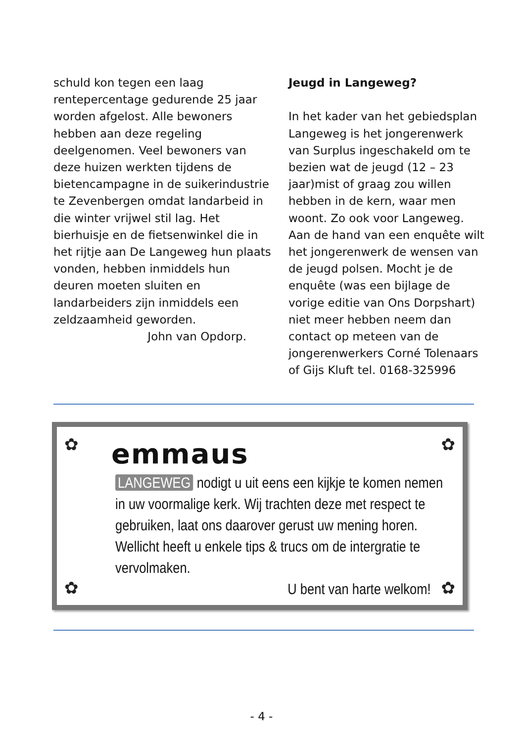schuld kon tegen een laag rentepercentage gedurende 25 jaar worden afgelost. Alle bewoners hebben aan deze regeling deelgenomen. Veel bewoners van deze huizen werkten tijdens de bietencampagne in de suikerindustrie te Zevenbergen omdat landarbeid in die winter vrijwel stil lag. Het bierhuisje en de fietsenwinkel die in het rijtje aan De Langeweg hun plaats vonden, hebben inmiddels hun deuren moeten sluiten en landarbeiders zijn inmiddels een zeldzaamheid geworden.
John van Opdorp.
Jeugd in Langeweg?
In het kader van het gebiedsplan Langeweg is het jongerenwerk van Surplus ingeschakeld om te bezien wat de jeugd (12 – 23 jaar)mist of graag zou willen hebben in de kern, waar men woont. Zo ook voor Langeweg. Aan de hand van een enquête wilt het jongerenwerk de wensen van de jeugd polsen. Mocht je de enquête (was een bijlage de vorige editie van Ons Dorpshart) niet meer hebben neem dan contact op meteen van de jongerenwerkers Corné Tolenaars of Gijs Kluft tel. 0168-325996
✿ ✿
✿ ✿
emmaus
LANGEWEG nodigt u uit eens een kijkje te komen nemen in uw voormalige kerk. Wij trachten deze met respect te gebruiken, laat ons daarover gerust uw mening horen. Wellicht heeft u enkele tips & trucs om de intergratie te vervolmaken.
U bent van harte welkom!
- 4 -